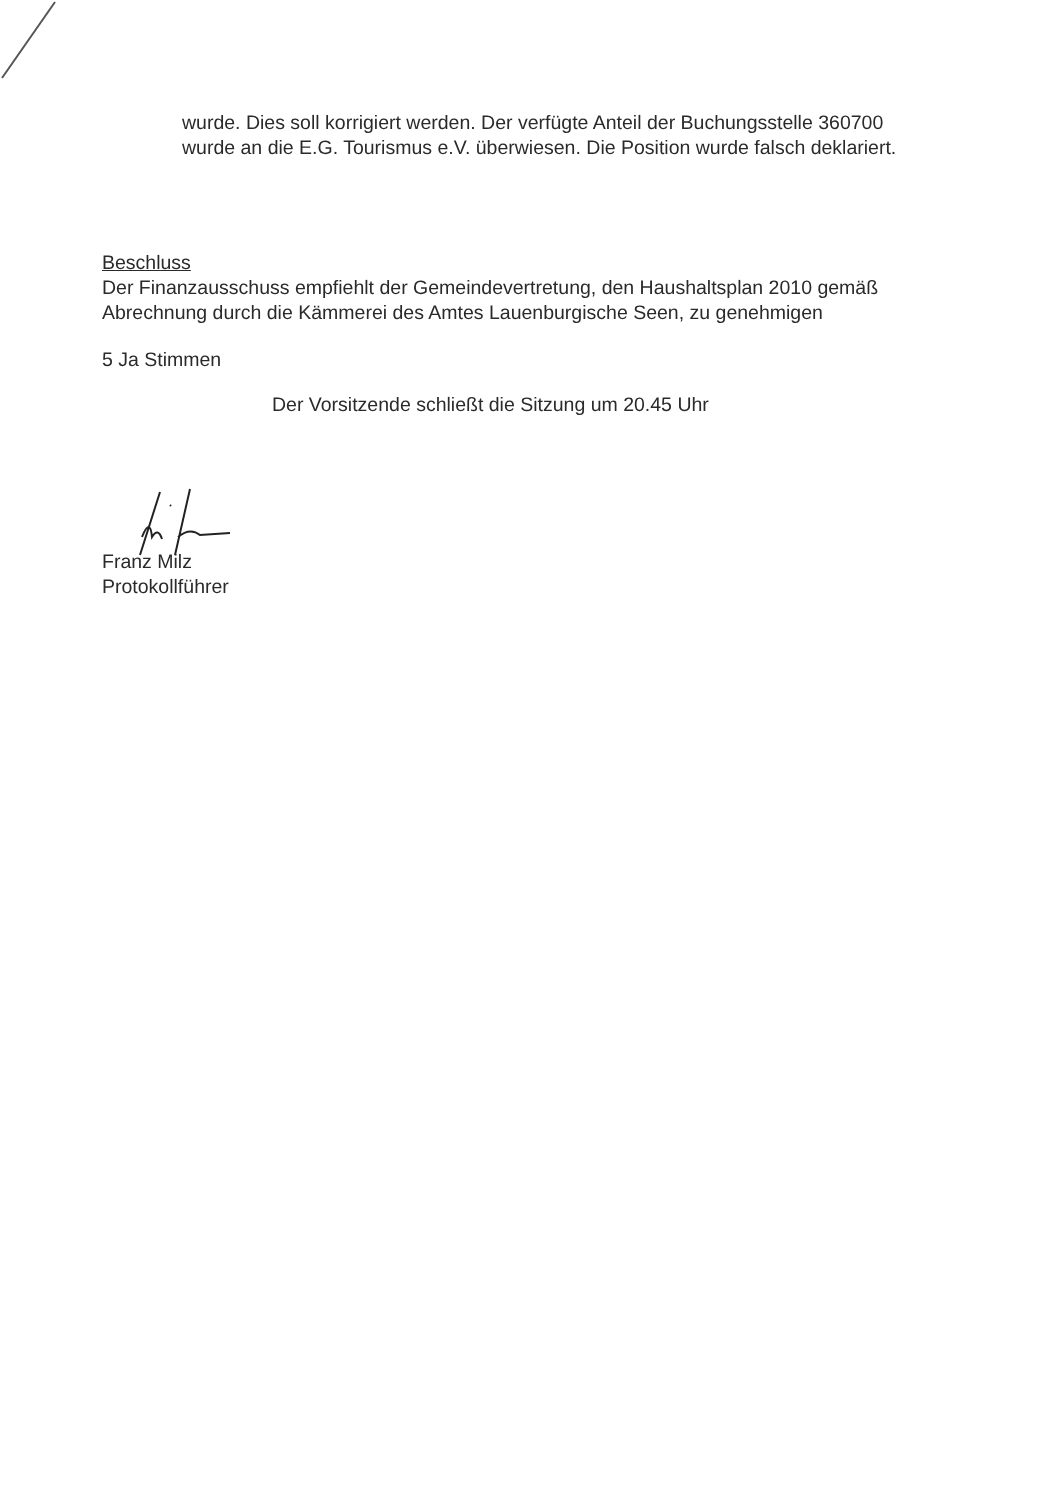wurde. Dies soll korrigiert werden. Der verfügte Anteil der Buchungsstelle 360700 wurde an die E.G. Tourismus e.V. überwiesen. Die Position wurde falsch deklariert.
Beschluss
Der Finanzausschuss empfiehlt der Gemeindevertretung, den Haushaltsplan 2010 gemäß Abrechnung durch die Kämmerei des Amtes Lauenburgische Seen, zu genehmigen
5 Ja Stimmen
Der Vorsitzende schließt die Sitzung um 20.45 Uhr
Franz Milz
Protokollführer